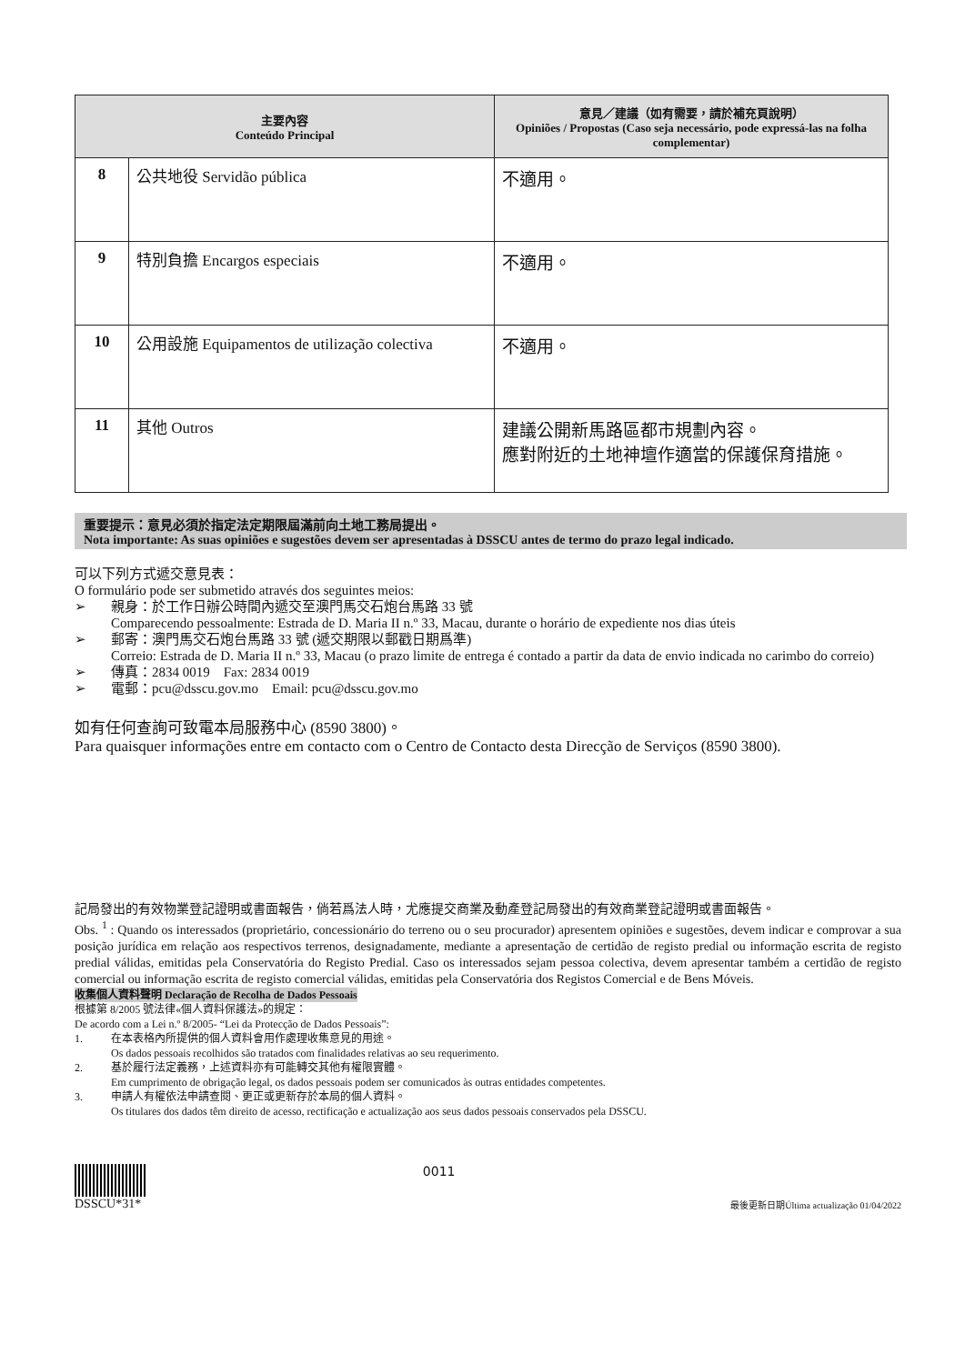| 主要內容 Conteúdo Principal | | 意見／建議（如有需要，請於補充頁說明） Opiniões / Propostas (Caso seja necessário, pode expressá-las na folha complementar) |
| --- | --- | --- |
| 8 | 公共地役 Servidão pública | 不適用。 |
| 9 | 特別負擔 Encargos especiais | 不適用。 |
| 10 | 公用設施 Equipamentos de utilização colectiva | 不適用。 |
| 11 | 其他 Outros | 建議公開新馬路區都市規劃內容。 應對附近的土地神壇作適當的保護保育措施。 |
重要提示：意見必須於指定法定期限屆滿前向土地工務局提出。
Nota importante: As suas opiniões e sugestões devem ser apresentadas à DSSCU antes de termo do prazo legal indicado.
可以下列方式遞交意見表：
O formulário pode ser submetido através dos seguintes meios:
➢ 親身：於工作日辦公時間內遞交至澳門馬交石炮台馬路 33 號
Comparecendo pessoalmente: Estrada de D. Maria II n.º 33, Macau, durante o horário de expediente nos dias úteis
➢ 郵寄：澳門馬交石炮台馬路 33 號 (遞交期限以郵戳日期爲準)
Correio: Estrada de D. Maria II n.º 33, Macau (o prazo limite de entrega é contado a partir da data de envio indicada no carimbo do correio)
➢ 傳真：2834 0019 Fax: 2834 0019
➢ 電郵：pcu@dsscu.gov.mo Email: pcu@dsscu.gov.mo
如有任何查詢可致電本局服務中心 (8590 3800)。
Para quaisquer informações entre em contacto com o Centro de Contacto desta Direcção de Serviços (8590 3800).
記局發出的有效物業登記證明或書面報告，倘若爲法人時，尤應提交商業及動產登記局發出的有效商業登記證明或書面報告。
Obs. <sup>1</sup> : Quando os interessados (proprietário, concessionário do terreno ou o seu procurador) apresentem opiniões e sugestões, devem indicar e comprovar a sua posição jurídica em relação aos respectivos terrenos, designadamente, mediante a apresentação de certidão de registo predial ou informação escrita de registo predial válidas, emitidas pela Conservatória do Registo Predial. Caso os interessados sejam pessoa colectiva, devem apresentar também a certidão de registo comercial ou informação escrita de registo comercial válidas, emitidas pela Conservatória dos Registos Comercial e de Bens Móveis.
收集個人資料聲明 Declaração de Recolha de Dados Pessoais
根據第 8/2005 號法律«個人資料保護法»的規定：
De acordo com a Lei n.º 8/2005- “Lei da Protecção de Dados Pessoais”:
1. 在本表格內所提供的個人資料會用作處理收集意見的用途。
Os dados pessoais recolhidos são tratados com finalidades relativas ao seu requerimento.
2. 基於履行法定義務，上述資料亦有可能轉交其他有權限實體。
Em cumprimento de obrigação legal, os dados pessoais podem ser comunicados às outras entidades competentes.
3. 申請人有權依法申請查閱、更正或更新存於本局的個人資料。
Os titulares dos dados têm direito de acesso, rectificação e actualização aos seus dados pessoais conservados pela DSSCU.
DSSCU*31* 0011
最後更新日期Última actualização 01/04/2022